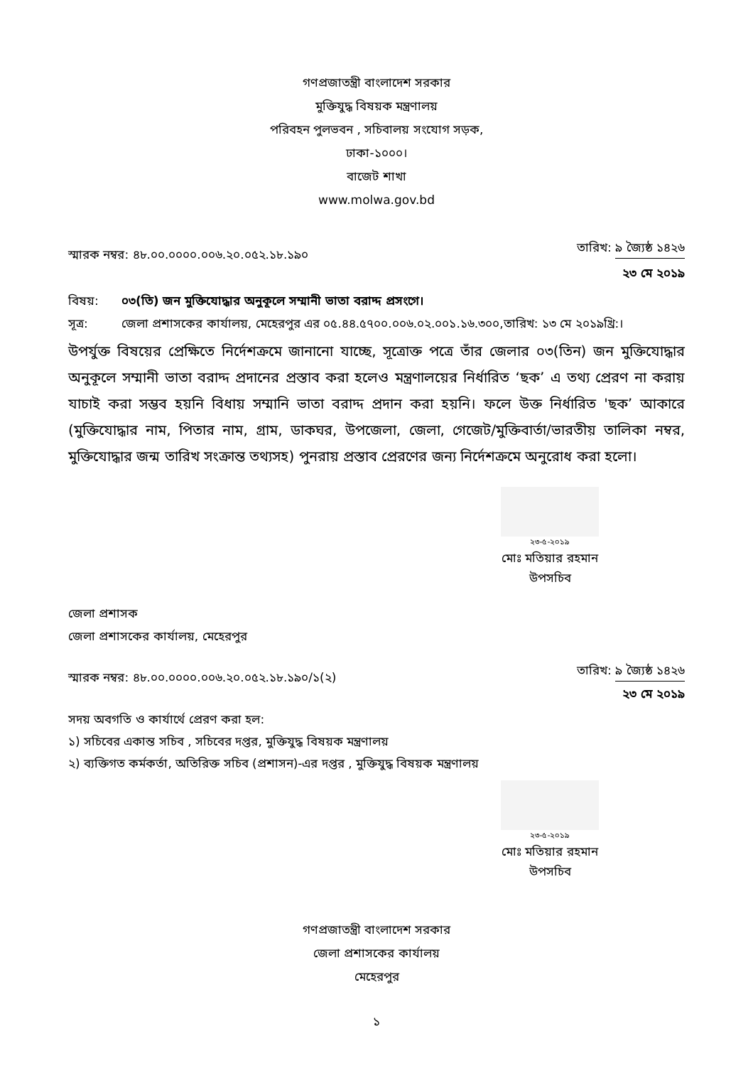গণপ্রজাতন্ত্রী বাংলাদেশ সরকার
মুক্তিযুদ্ধ বিষয়ক মন্ত্রণালয়
পরিবহন পুলভবন , সচিবালয় সংযোগ সড়ক,
ঢাকা-১০০০।
বাজেট শাখা
www.molwa.gov.bd
স্মারক নম্বর: ৪৮.০০.০০০০.০০৬.২০.০৫২.১৮.১৯০
তারিখ: ৯ জ্যৈষ্ঠ ১৪২৬
২৩ মে ২০১৯
বিষয়: ০৩(তি) জন মুক্তিযোদ্ধার অনুকূলে সম্মানী ভাতা বরাদ্দ প্রসংগে।
সূত্র: জেলা প্রশাসকের কার্যালয়, মেহেরপুর এর ০৫.৪৪.৫৭০০.০০৬.০২.০০১.১৬.৩০০,তারিখ: ১৩ মে ২০১৯খ্রি:।
উপর্যুক্ত বিষয়ের প্রেক্ষিতে নির্দেশক্রমে জানানো যাচ্ছে, সূত্রোক্ত পত্রে তাঁর জেলার ০৩(তিন) জন মুক্তিযোদ্ধার অনুকূলে সম্মানী ভাতা বরাদ্দ প্রদানের প্রস্তাব করা হলেও মন্ত্রণালয়ের নির্ধারিত ‘ছক’ এ তথ্য প্রেরণ না করায় যাচাই করা সম্ভব হয়নি বিধায় সম্মানি ভাতা বরাদ্দ প্রদান করা হয়নি। ফলে উক্ত নির্ধারিত 'ছক’ আকারে (মুক্তিযোদ্ধার নাম, পিতার নাম, গ্রাম, ডাকঘর, উপজেলা, জেলা, গেজেট/মুক্তিবার্তা/ভারতীয় তালিকা নম্বর, মুক্তিযোদ্ধার জন্ম তারিখ সংক্রান্ত তথ্যসহ) পুনরায় প্রস্তাব প্রেরণের জন্য নির্দেশক্রমে অনুরোধ করা হলো।
২৩-৫-২০১৯
মোঃ মতিয়ার রহমান
উপসচিব
জেলা প্রশাসক
জেলা প্রশাসকের কার্যালয়, মেহেরপুর
স্মারক নম্বর: ৪৮.০০.০০০০.০০৬.২০.০৫২.১৮.১৯০/১(২)
তারিখ: ৯ জ্যৈষ্ঠ ১৪২৬
২৩ মে ২০১৯
সদয় অবগতি ও কার্যার্থে প্রেরণ করা হল:
১) সচিবের একান্ত সচিব , সচিবের দপ্তর, মুক্তিযুদ্ধ বিষয়ক মন্ত্রণালয়
২) ব্যক্তিগত কর্মকর্তা, অতিরিক্ত সচিব (প্রশাসন)-এর দপ্তর , মুক্তিযুদ্ধ বিষয়ক মন্ত্রণালয়
২৩-৫-২০১৯
মোঃ মতিয়ার রহমান
উপসচিব
গণপ্রজাতন্ত্রী বাংলাদেশ সরকার
জেলা প্রশাসকের কার্যালয়
মেহেরপুর
১